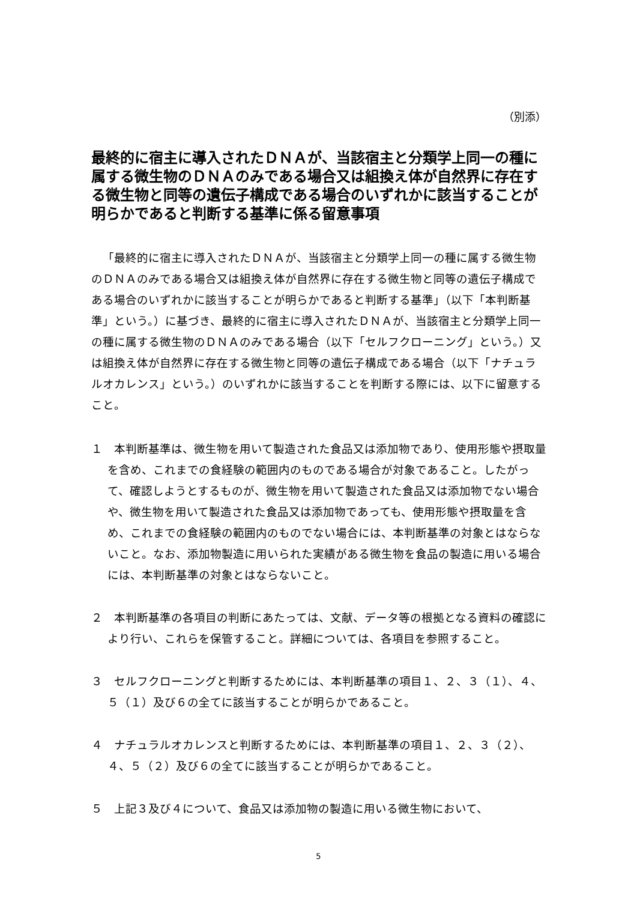（別添）
最終的に宿主に導入されたＤＮＡが、当該宿主と分類学上同一の種に属する微生物のＤＮＡのみである場合又は組換え体が自然界に存在する微生物と同等の遺伝子構成である場合のいずれかに該当することが明らかであると判断する基準に係る留意事項
「最終的に宿主に導入されたＤＮＡが、当該宿主と分類学上同一の種に属する微生物のＤＮＡのみである場合又は組換え体が自然界に存在する微生物と同等の遺伝子構成である場合のいずれかに該当することが明らかであると判断する基準」（以下「本判断基準」という。）に基づき、最終的に宿主に導入されたＤＮＡが、当該宿主と分類学上同一の種に属する微生物のＤＮＡのみである場合（以下「セルフクローニング」という。）又は組換え体が自然界に存在する微生物と同等の遺伝子構成である場合（以下「ナチュラルオカレンス」という。）のいずれかに該当することを判断する際には、以下に留意すること。
１　本判断基準は、微生物を用いて製造された食品又は添加物であり、使用形態や摂取量を含め、これまでの食経験の範囲内のものである場合が対象であること。したがって、確認しようとするものが、微生物を用いて製造された食品又は添加物でない場合や、微生物を用いて製造された食品又は添加物であっても、使用形態や摂取量を含め、これまでの食経験の範囲内のものでない場合には、本判断基準の対象とはならないこと。なお、添加物製造に用いられた実績がある微生物を食品の製造に用いる場合には、本判断基準の対象とはならないこと。
２　本判断基準の各項目の判断にあたっては、文献、データ等の根拠となる資料の確認により行い、これらを保管すること。詳細については、各項目を参照すること。
３　セルフクローニングと判断するためには、本判断基準の項目１、２、３（１）、４、５（１）及び６の全てに該当することが明らかであること。
４　ナチュラルオカレンスと判断するためには、本判断基準の項目１、２、３（２）、４、５（２）及び６の全てに該当することが明らかであること。
５　上記３及び４について、食品又は添加物の製造に用いる微生物において、
5